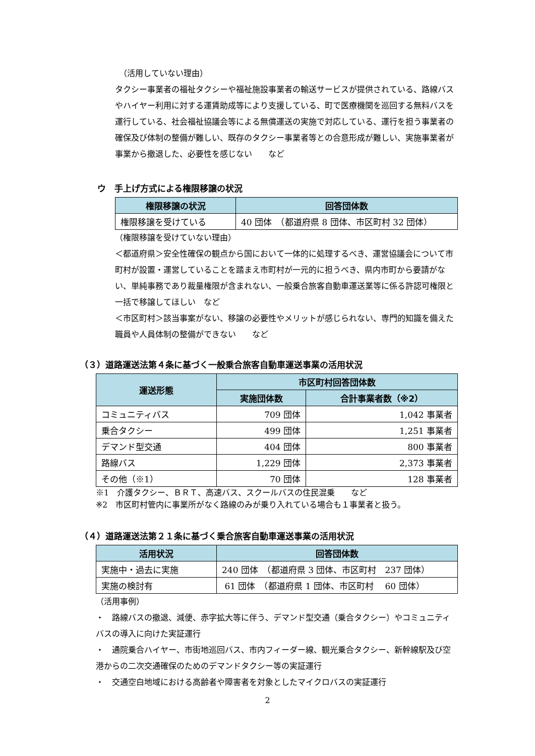（活用していない理由）
タクシー事業者の福祉タクシーや福祉施設事業者の輸送サービスが提供されている、路線バスやハイヤー利用に対する運賃助成等により支援している、町で医療機関を巡回する無料バスを運行している、社会福祉協議会等による無償運送の実施で対応している、運行を担う事業者の確保及び体制の整備が難しい、既存のタクシー事業者等との合意形成が難しい、実施事業者が事業から撤退した、必要性を感じない　　など
ウ　手上げ方式による権限移譲の状況
| 権限移譲の状況 | 回答団体数 |
| --- | --- |
| 権限移譲を受けている | 40 団体 （都道府県 8 団体、市区町村 32 団体） |
（権限移譲を受けていない理由）
＜都道府県＞安全性確保の観点から国において一体的に処理するべき、運営協議会について市町村が設置・運営していることを踏まえ市町村が一元的に担うべき、県内市町から要請がない、単純事務であり裁量権限が含まれない、一般乗合旅客自動車運送業等に係る許認可権限と一括で移譲してほしい　など
＜市区町村＞該当事案がない、移譲の必要性やメリットが感じられない、専門的知識を備えた職員や人員体制の整備ができない　　など
（３）道路運送法第４条に基づく一般乗合旅客自動車運送事業の活用状況
| 運送形態 | 市区町村回答団体数 | |
| --- | --- | --- |
| | 実施団体数 | 合計事業者数（※2） |
| コミュニティバス | 709 団体 | 1,042 事業者 |
| 乗合タクシー | 499 団体 | 1,251 事業者 |
| デマンド型交通 | 404 団体 | 800 事業者 |
| 路線バス | 1,229 団体 | 2,373 事業者 |
| その他（※1） | 70 団体 | 128 事業者 |
※1　介護タクシー、ＢＲＴ、高速バス、スクールバスの住民混乗　　など
※2　市区町村管内に事業所がなく路線のみが乗り入れている場合も１事業者と扱う。
（４）道路運送法第２１条に基づく乗合旅客自動車運送事業の活用状況
| 活用状況 | 回答団体数 |
| --- | --- |
| 実施中・過去に実施 | 240 団体 （都道府県 3 団体、市区町村 237 団体） |
| 実施の検討有 | 61 団体 （都道府県 1 団体、市区町村 60 団体） |
（活用事例）
・　路線バスの撤退、減便、赤字拡大等に伴う、デマンド型交通（乗合タクシー）やコミュニティバスの導入に向けた実証運行
・　通院乗合ハイヤー、市街地巡回バス、市内フィーダー線、観光乗合タクシー、新幹線駅及び空港からの二次交通確保のためのデマンドタクシー等の実証運行
・　交通空白地域における高齢者や障害者を対象としたマイクロバスの実証運行
2